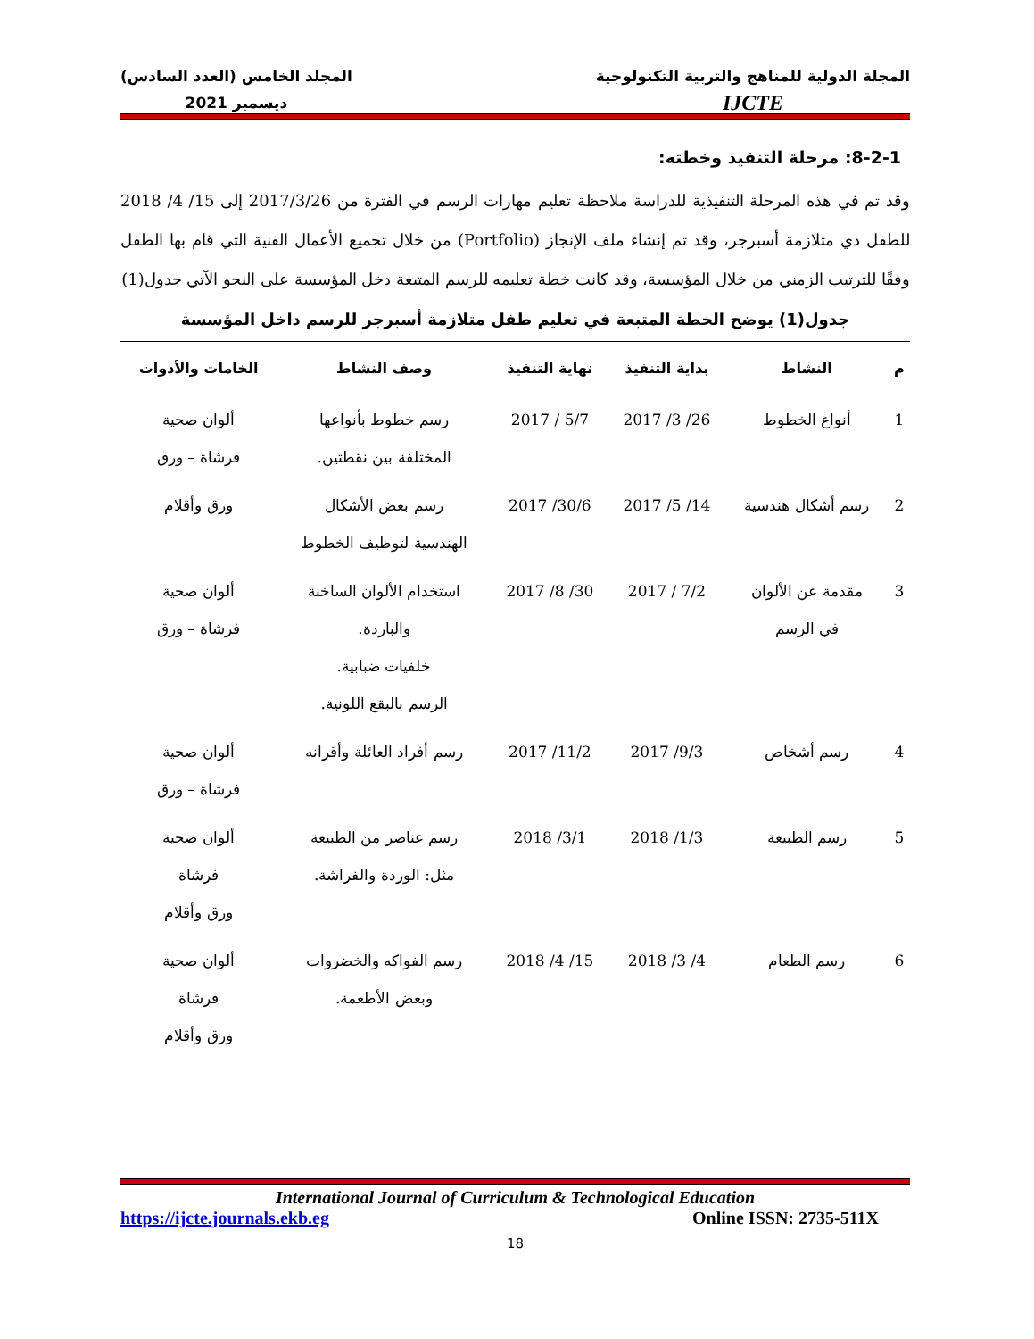المجلة الدولية للمناهج والتربية التكنولوجية
IJCTE
المجلد الخامس (العدد السادس)
ديسمبر 2021
8-2-1: مرحلة التنفيذ وخطته:
وقد تم في هذه المرحلة التنفيذية للدراسة ملاحظة تعليم مهارات الرسم في الفترة من 2017/3/26 إلى 15/ 4/ 2018 للطفل ذي متلازمة أسبرجر، وقد تم إنشاء ملف الإنجاز (Portfolio) من خلال تجميع الأعمال الفنية التي قام بها الطفل وفقًا للترتيب الزمني من خلال المؤسسة، وقد كانت خطة تعليمه للرسم المتبعة دخل المؤسسة على النحو الآتي جدول(1)
جدول(1) يوضح الخطة المتبعة في تعليم طفل متلازمة أسبرجر للرسم داخل المؤسسة
| م | النشاط | بداية التنفيذ | نهاية التنفيذ | وصف النشاط | الخامات والأدوات |
| --- | --- | --- | --- | --- | --- |
| 1 | أنواع الخطوط | 26/ 3/ 2017 | 5/7 / 2017 | رسم خطوط بأنواعها المختلفة بين نقطتين. | ألوان صحية فرشاة – ورق |
| 2 | رسم أشكال هندسية | 14/ 5/ 2017 | 30/6/ 2017 | رسم بعض الأشكال الهندسية لتوظيف الخطوط | ورق وأقلام |
| 3 | مقدمة عن الألوان في الرسم | 7/2 / 2017 | 30/ 8/ 2017 | استخدام الألوان الساخنة والباردة. خلفيات ضبابية. الرسم بالبقع اللونية. | ألوان صحية فرشاة – ورق |
| 4 | رسم أشخاص | 9/3/ 2017 | 11/2/ 2017 | رسم أفراد العائلة وأقرانه | ألوان صحية فرشاة – ورق |
| 5 | رسم الطبيعة | 1/3/ 2018 | 3/1/ 2018 | رسم عناصر من الطبيعة مثل: الوردة والفراشة. | ألوان صحية فرشاة ورق وأقلام |
| 6 | رسم الطعام | 4/ 3/ 2018 | 15/ 4/ 2018 | رسم الفواكه والخضروات وبعض الأطعمة. | ألوان صحية فرشاة ورق وأقلام |
International Journal of Curriculum & Technological Education
https://ijcte.journals.ekb.eg Online ISSN: 2735-511X
18